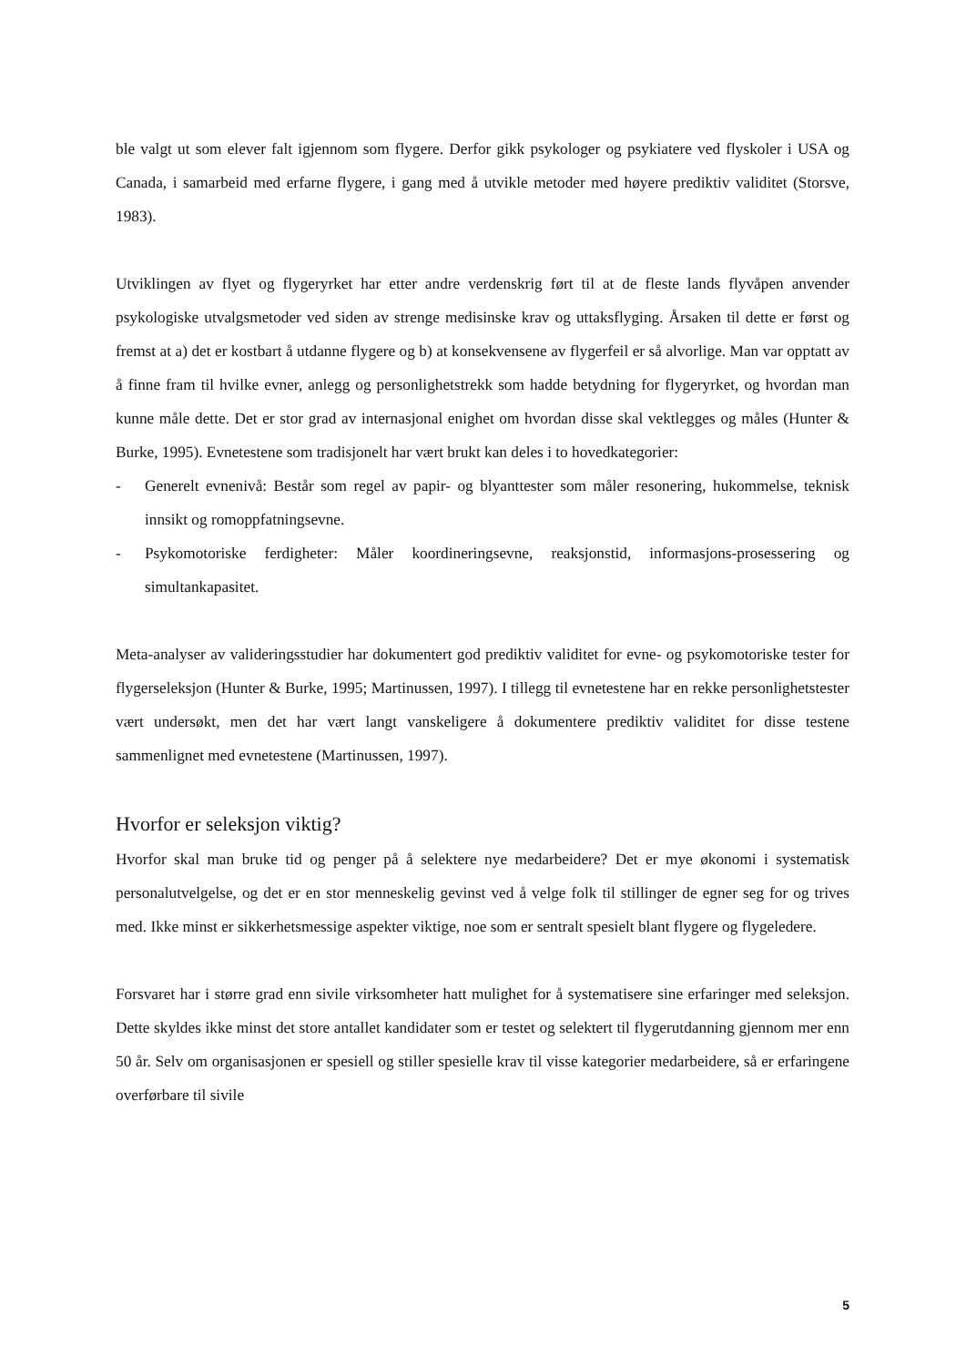ble valgt ut som elever falt igjennom som flygere. Derfor gikk psykologer og psykiatere ved flyskoler i USA og Canada, i samarbeid med erfarne flygere, i gang med å utvikle metoder med høyere prediktiv validitet (Storsve, 1983).
Utviklingen av flyet og flygeryrket har etter andre verdenskrig ført til at de fleste lands flyvåpen anvender psykologiske utvalgsmetoder ved siden av strenge medisinske krav og uttaksflyging. Årsaken til dette er først og fremst at a) det er kostbart å utdanne flygere og b) at konsekvensene av flygerfeil er så alvorlige. Man var opptatt av å finne fram til hvilke evner, anlegg og personlighetstrekk som hadde betydning for flygeryrket, og hvordan man kunne måle dette. Det er stor grad av internasjonal enighet om hvordan disse skal vektlegges og måles (Hunter & Burke, 1995). Evnetestene som tradisjonelt har vært brukt kan deles i to hovedkategorier:
- Generelt evnenivå: Består som regel av papir- og blyanttester som måler resonering, hukommelse, teknisk innsikt og romoppfatningsevne.
- Psykomotoriske ferdigheter: Måler koordineringsevne, reaksjonstid, informasjons-prosessering og simultankapasitet.
Meta-analyser av valideringsstudier har dokumentert god prediktiv validitet for evne- og psykomotoriske tester for flygerseleksjon (Hunter & Burke, 1995; Martinussen, 1997). I tillegg til evnetestene har en rekke personlighetstester vært undersøkt, men det har vært langt vanskeligere å dokumentere prediktiv validitet for disse testene sammenlignet med evnetestene (Martinussen, 1997).
Hvorfor er seleksjon viktig?
Hvorfor skal man bruke tid og penger på å selektere nye medarbeidere? Det er mye økonomi i systematisk personalutvelgelse, og det er en stor menneskelig gevinst ved å velge folk til stillinger de egner seg for og trives med. Ikke minst er sikkerhetsmessige aspekter viktige, noe som er sentralt spesielt blant flygere og flygeledere.
Forsvaret har i større grad enn sivile virksomheter hatt mulighet for å systematisere sine erfaringer med seleksjon. Dette skyldes ikke minst det store antallet kandidater som er testet og selektert til flygerutdanning gjennom mer enn 50 år. Selv om organisasjonen er spesiell og stiller spesielle krav til visse kategorier medarbeidere, så er erfaringene overførbare til sivile
5